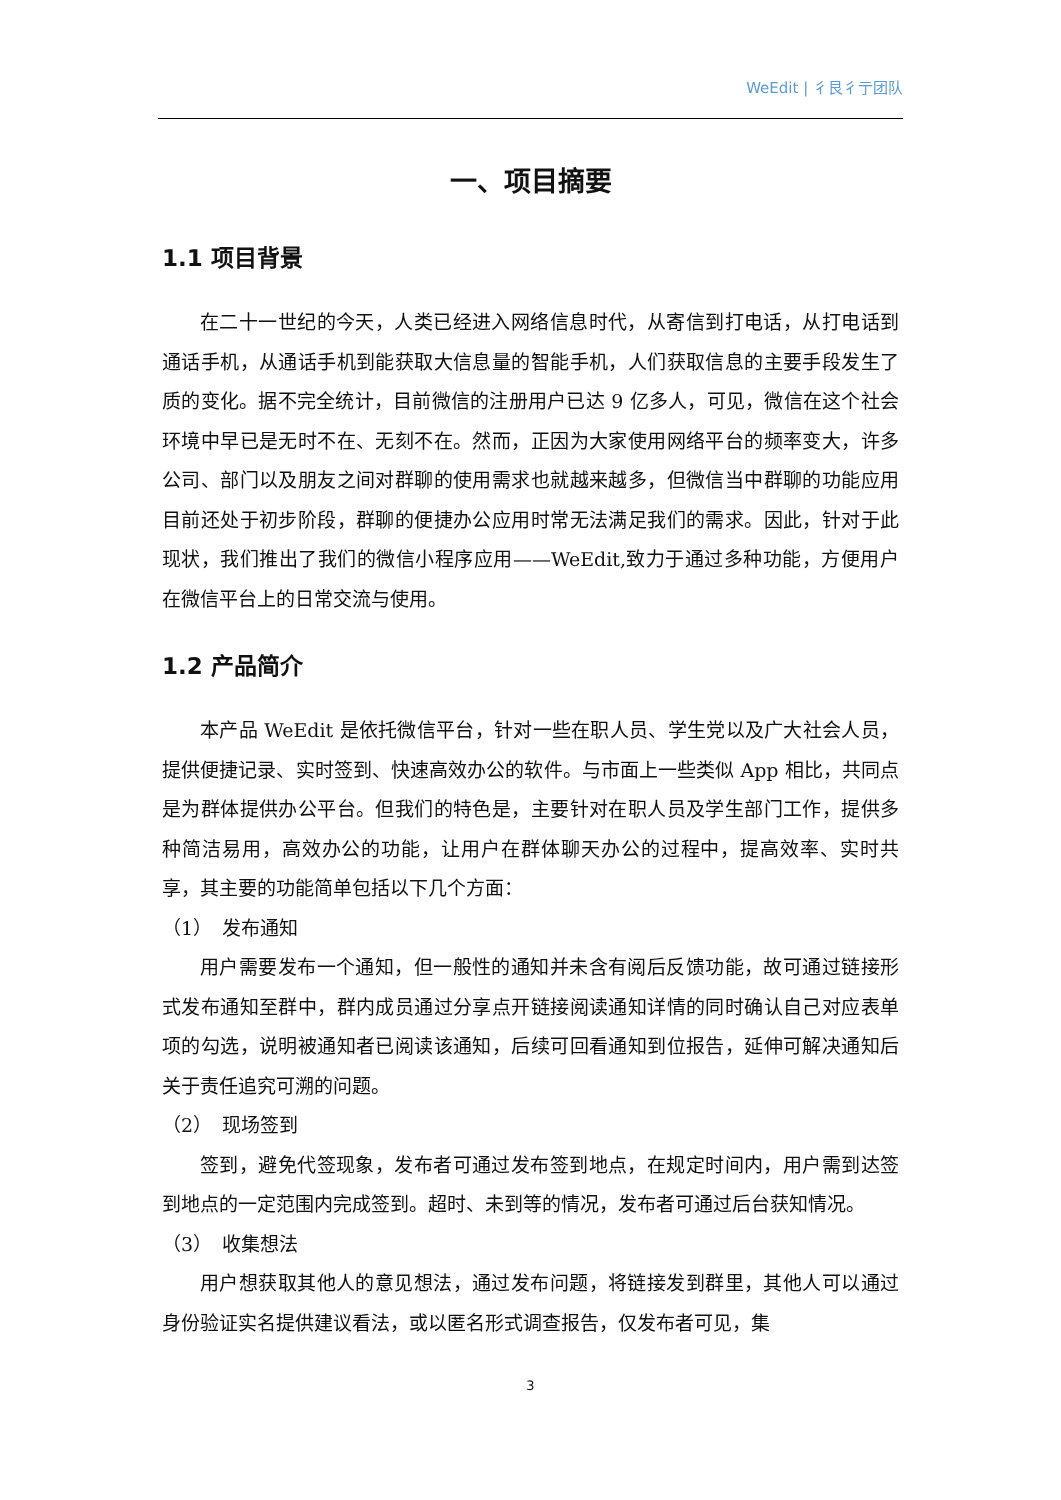WeEdit | 彳艮彳亍团队
一、项目摘要
1.1 项目背景
在二十一世纪的今天，人类已经进入网络信息时代，从寄信到打电话，从打电话到通话手机，从通话手机到能获取大信息量的智能手机，人们获取信息的主要手段发生了质的变化。据不完全统计，目前微信的注册用户已达 9 亿多人，可见，微信在这个社会环境中早已是无时不在、无刻不在。然而，正因为大家使用网络平台的频率变大，许多公司、部门以及朋友之间对群聊的使用需求也就越来越多，但微信当中群聊的功能应用目前还处于初步阶段，群聊的便捷办公应用时常无法满足我们的需求。因此，针对于此现状，我们推出了我们的微信小程序应用——WeEdit,致力于通过多种功能，方便用户在微信平台上的日常交流与使用。
1.2 产品简介
本产品 WeEdit 是依托微信平台，针对一些在职人员、学生党以及广大社会人员，提供便捷记录、实时签到、快速高效办公的软件。与市面上一些类似 App 相比，共同点是为群体提供办公平台。但我们的特色是，主要针对在职人员及学生部门工作，提供多种简洁易用，高效办公的功能，让用户在群体聊天办公的过程中，提高效率、实时共享，其主要的功能简单包括以下几个方面：
（1）　发布通知
用户需要发布一个通知，但一般性的通知并未含有阅后反馈功能，故可通过链接形式发布通知至群中，群内成员通过分享点开链接阅读通知详情的同时确认自己对应表单项的勾选，说明被通知者已阅读该通知，后续可回看通知到位报告，延伸可解决通知后关于责任追究可溯的问题。
（2）　现场签到
签到，避免代签现象，发布者可通过发布签到地点，在规定时间内，用户需到达签到地点的一定范围内完成签到。超时、未到等的情况，发布者可通过后台获知情况。
（3）　收集想法
用户想获取其他人的意见想法，通过发布问题，将链接发到群里，其他人可以通过身份验证实名提供建议看法，或以匿名形式调查报告，仅发布者可见，集
3